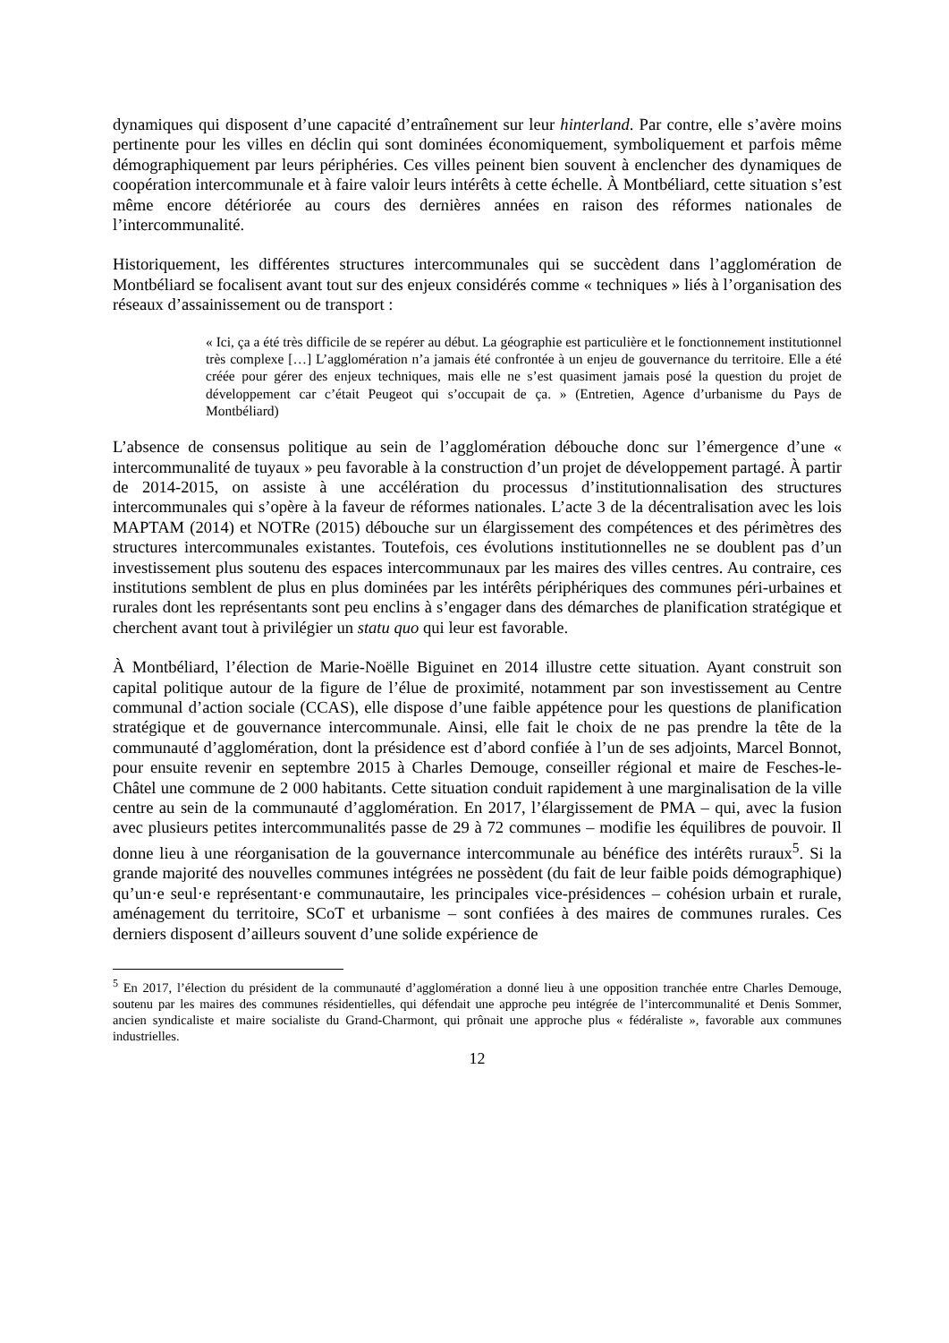dynamiques qui disposent d’une capacité d’entraînement sur leur hinterland. Par contre, elle s’avère moins pertinente pour les villes en déclin qui sont dominées économiquement, symboliquement et parfois même démographiquement par leurs périphéries. Ces villes peinent bien souvent à enclencher des dynamiques de coopération intercommunale et à faire valoir leurs intérêts à cette échelle. À Montbéliard, cette situation s’est même encore détériorée au cours des dernières années en raison des réformes nationales de l’intercommunalité.
Historiquement, les différentes structures intercommunales qui se succèdent dans l’agglomération de Montbéliard se focalisent avant tout sur des enjeux considérés comme « techniques » liés à l’organisation des réseaux d’assainissement ou de transport :
« Ici, ça a été très difficile de se repérer au début. La géographie est particulière et le fonctionnement institutionnel très complexe […] L’agglomération n’a jamais été confrontée à un enjeu de gouvernance du territoire. Elle a été créée pour gérer des enjeux techniques, mais elle ne s’est quasiment jamais posé la question du projet de développement car c’était Peugeot qui s’occupait de ça. » (Entretien, Agence d’urbanisme du Pays de Montbéliard)
L’absence de consensus politique au sein de l’agglomération débouche donc sur l’émergence d’une « intercommunalité de tuyaux » peu favorable à la construction d’un projet de développement partagé. À partir de 2014-2015, on assiste à une accélération du processus d’institutionnalisation des structures intercommunales qui s’opère à la faveur de réformes nationales. L’acte 3 de la décentralisation avec les lois MAPTAM (2014) et NOTRe (2015) débouche sur un élargissement des compétences et des périmètres des structures intercommunales existantes. Toutefois, ces évolutions institutionnelles ne se doublent pas d’un investissement plus soutenu des espaces intercommunaux par les maires des villes centres. Au contraire, ces institutions semblent de plus en plus dominées par les intérêts périphériques des communes péri-urbaines et rurales dont les représentants sont peu enclins à s’engager dans des démarches de planification stratégique et cherchent avant tout à privilégier un statu quo qui leur est favorable.
À Montbéliard, l’élection de Marie-Noëlle Biguinet en 2014 illustre cette situation. Ayant construit son capital politique autour de la figure de l’élue de proximité, notamment par son investissement au Centre communal d’action sociale (CCAS), elle dispose d’une faible appétence pour les questions de planification stratégique et de gouvernance intercommunale. Ainsi, elle fait le choix de ne pas prendre la tête de la communauté d’agglomération, dont la présidence est d’abord confiée à l’un de ses adjoints, Marcel Bonnot, pour ensuite revenir en septembre 2015 à Charles Demouge, conseiller régional et maire de Fesches-le-Châtel une commune de 2 000 habitants. Cette situation conduit rapidement à une marginalisation de la ville centre au sein de la communauté d’agglomération. En 2017, l’élargissement de PMA – qui, avec la fusion avec plusieurs petites intercommunalités passe de 29 à 72 communes – modifie les équilibres de pouvoir. Il donne lieu à une réorganisation de la gouvernance intercommunale au bénéfice des intérêts ruraux<sup>5</sup>. Si la grande majorité des nouvelles communes intégrées ne possèdent (du fait de leur faible poids démographique) qu’un·e seul·e représentant·e communautaire, les principales vice-présidences – cohésion urbain et rurale, aménagement du territoire, SCoT et urbanisme – sont confiées à des maires de communes rurales. Ces derniers disposent d’ailleurs souvent d’une solide expérience de
<sup>5</sup> En 2017, l’élection du président de la communauté d’agglomération a donné lieu à une opposition tranchée entre Charles Demouge, soutenu par les maires des communes résidentielles, qui défendait une approche peu intégrée de l’intercommunalité et Denis Sommer, ancien syndicaliste et maire socialiste du Grand-Charmont, qui prônait une approche plus « fédéraliste », favorable aux communes industrielles.
12